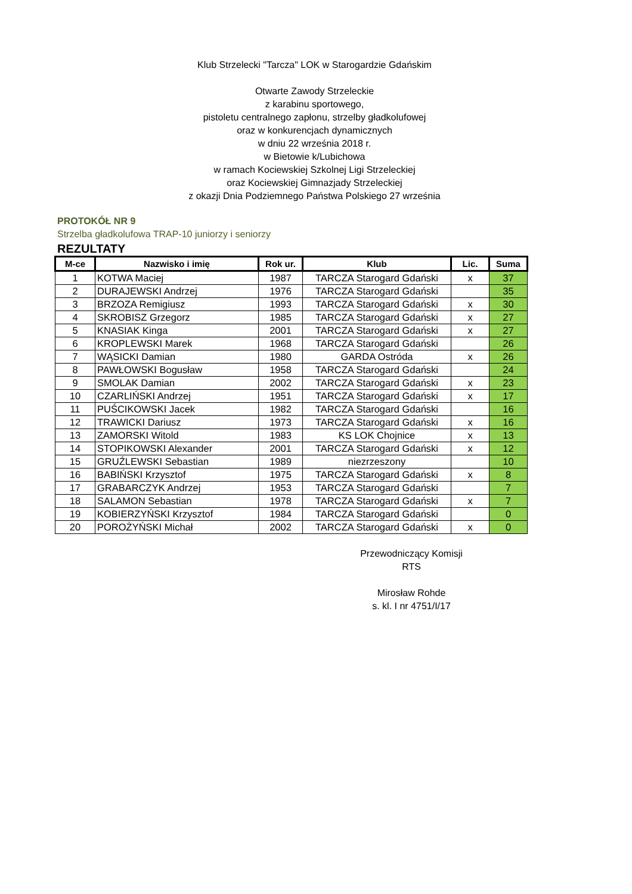Klub Strzelecki "Tarcza" LOK w Starogardzie Gdańskim
Otwarte Zawody Strzeleckie
z karabinu sportowego,
pistoletu centralnego zapłonu, strzelby gładkolufowej
oraz w konkurencjach dynamicznych
w dniu 22 września 2018 r.
w Bietowie k/Lubichowa
w ramach Kociewskiej Szkolnej Ligi Strzeleckiej
oraz Kociewskiej Gimnazjady Strzeleckiej
z okazji Dnia Podziemnego Państwa Polskiego 27 września
PROTOKÓŁ NR 9
Strzelba gładkolufowa TRAP-10 juniorzy i seniorzy
REZULTATY
| M-ce | Nazwisko i imię | Rok ur. | Klub | Lic. | Suma |
| --- | --- | --- | --- | --- | --- |
| 1 | KOTWA Maciej | 1987 | TARCZA Starogard Gdański | x | 37 |
| 2 | DURAJEWSKI Andrzej | 1976 | TARCZA Starogard Gdański | | 35 |
| 3 | BRZOZA Remigiusz | 1993 | TARCZA Starogard Gdański | x | 30 |
| 4 | SKROBISZ Grzegorz | 1985 | TARCZA Starogard Gdański | x | 27 |
| 5 | KNASIAK Kinga | 2001 | TARCZA Starogard Gdański | x | 27 |
| 6 | KROPLEWSKI Marek | 1968 | TARCZA Starogard Gdański | | 26 |
| 7 | WĄSICKI Damian | 1980 | GARDA Ostróda | x | 26 |
| 8 | PAWŁOWSKI Bogusław | 1958 | TARCZA Starogard Gdański | | 24 |
| 9 | SMOLAK Damian | 2002 | TARCZA Starogard Gdański | x | 23 |
| 10 | CZARLIŃSKI Andrzej | 1951 | TARCZA Starogard Gdański | x | 17 |
| 11 | PUŚCIKOWSKI Jacek | 1982 | TARCZA Starogard Gdański | | 16 |
| 12 | TRAWICKI Dariusz | 1973 | TARCZA Starogard Gdański | x | 16 |
| 13 | ZAMORSKI Witold | 1983 | KS LOK Chojnice | x | 13 |
| 14 | STOPIKOWSKI Alexander | 2001 | TARCZA Starogard Gdański | x | 12 |
| 15 | GRUŹLEWSKI Sebastian | 1989 | niezrzeszony | | 10 |
| 16 | BABIŃSKI Krzysztof | 1975 | TARCZA Starogard Gdański | x | 8 |
| 17 | GRABARCZYK Andrzej | 1953 | TARCZA Starogard Gdański | | 7 |
| 18 | SALAMON Sebastian | 1978 | TARCZA Starogard Gdański | x | 7 |
| 19 | KOBIERZYŃSKI Krzysztof | 1984 | TARCZA Starogard Gdański | | 0 |
| 20 | POROŻYŃSKI Michał | 2002 | TARCZA Starogard Gdański | x | 0 |
Przewodniczący Komisji
RTS
Mirosław Rohde
s. kl. I nr 4751/I/17